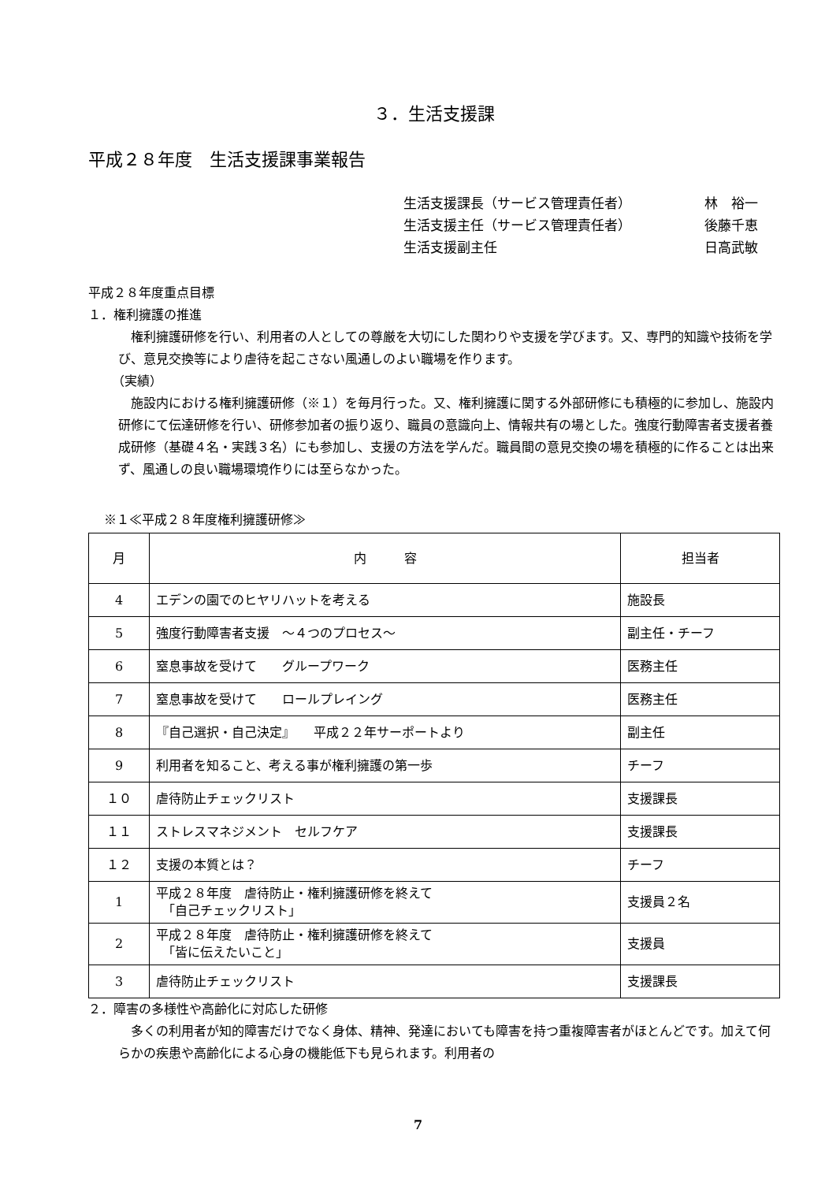３．生活支援課
平成２８年度　生活支援課事業報告
生活支援課長（サービス管理責任者） 林　裕一
生活支援主任（サービス管理責任者） 後藤千恵
生活支援副主任 日高武敏
平成２８年度重点目標
１．権利擁護の推進
　権利擁護研修を行い、利用者の人としての尊厳を大切にした関わりや支援を学びます。又、専門的知識や技術を学び、意見交換等により虐待を起こさない風通しのよい職場を作ります。
（実績）
　施設内における権利擁護研修（※１）を毎月行った。又、権利擁護に関する外部研修にも積極的に参加し、施設内研修にて伝達研修を行い、研修参加者の振り返り、職員の意識向上、情報共有の場とした。強度行動障害者支援者養成研修（基礎４名・実践３名）にも参加し、支援の方法を学んだ。職員間の意見交換の場を積極的に作ることは出来ず、風通しの良い職場環境作りには至らなかった。
※１≪平成２８年度権利擁護研修≫
| 月 | 内 容 | 担当者 |
| --- | --- | --- |
| 4 | エデンの園でのヒヤリハットを考える | 施設長 |
| 5 | 強度行動障害者支援 ～４つのプロセス～ | 副主任・チーフ |
| 6 | 窒息事故を受けて グループワーク | 医務主任 |
| 7 | 窒息事故を受けて ロールプレイング | 医務主任 |
| 8 | 『自己選択・自己決定』 平成２２年サーポートより | 副主任 |
| 9 | 利用者を知ること、考える事が権利擁護の第一歩 | チーフ |
| １０ | 虐待防止チェックリスト | 支援課長 |
| １１ | ストレスマネジメント セルフケア | 支援課長 |
| １２ | 支援の本質とは？ | チーフ |
| 1 | 平成２８年度 虐待防止・権利擁護研修を終えて 「自己チェックリスト」 | 支援員２名 |
| 2 | 平成２８年度 虐待防止・権利擁護研修を終えて 「皆に伝えたいこと」 | 支援員 |
| 3 | 虐待防止チェックリスト | 支援課長 |
２．障害の多様性や高齢化に対応した研修
　多くの利用者が知的障害だけでなく身体、精神、発達においても障害を持つ重複障害者がほとんどです。加えて何らかの疾患や高齢化による心身の機能低下も見られます。利用者の
7